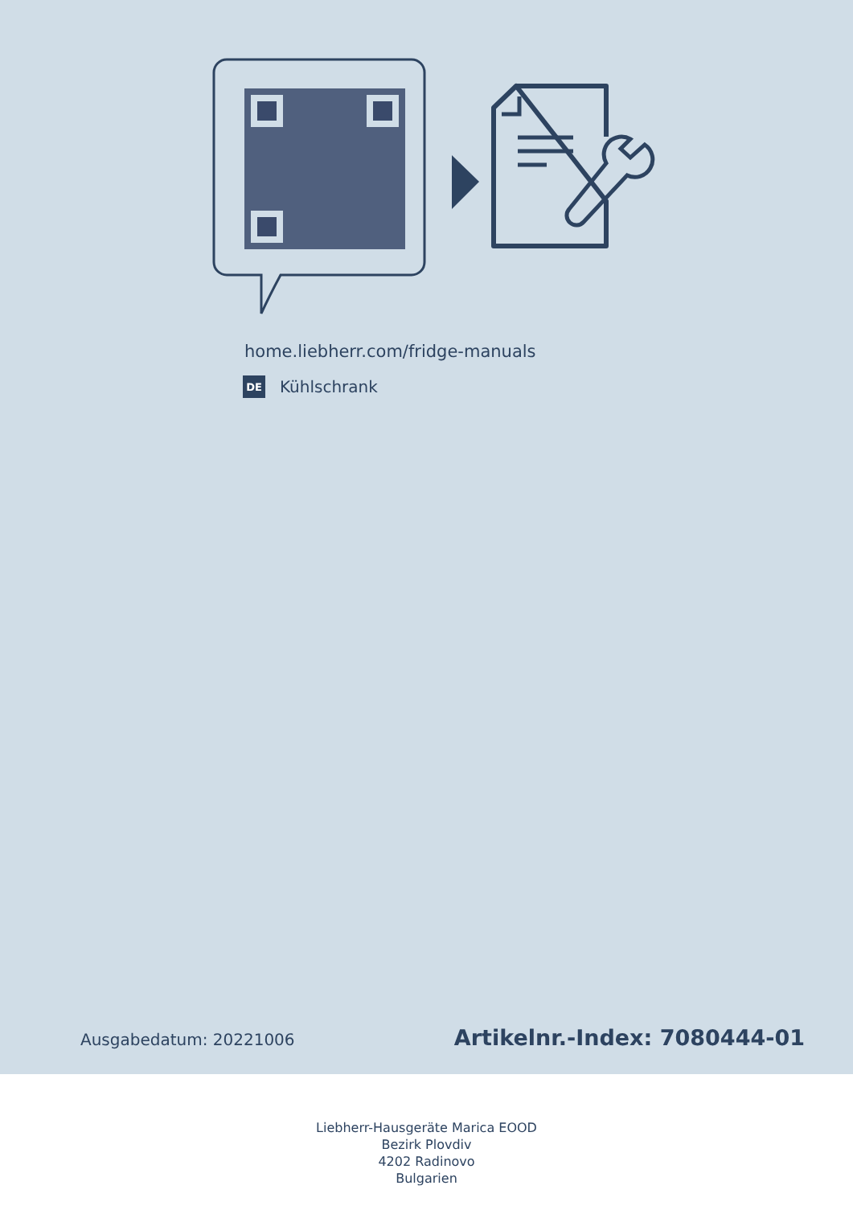home.liebherr.com/fridge-manuals
DE Kühlschrank
Ausgabedatum: 20221006 Artikelnr.-Index: 7080444-01
Liebherr-Hausgeräte Marica EOOD
Bezirk Plovdiv
4202 Radinovo
Bulgarien